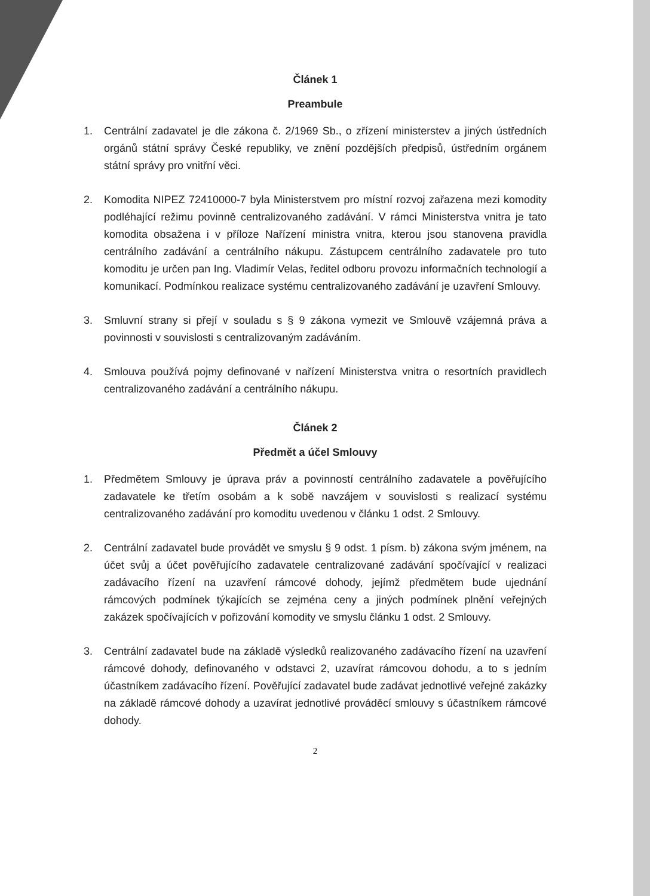Článek 1
Preambule
1. Centrální zadavatel je dle zákona č. 2/1969 Sb., o zřízení ministerstev a jiných ústředních orgánů státní správy České republiky, ve znění pozdějších předpisů, ústředním orgánem státní správy pro vnitřní věci.
2. Komodita NIPEZ 72410000-7 byla Ministerstvem pro místní rozvoj zařazena mezi komodity podléhající režimu povinně centralizovaného zadávání. V rámci Ministerstva vnitra je tato komodita obsažena i v příloze Nařízení ministra vnitra, kterou jsou stanovena pravidla centrálního zadávání a centrálního nákupu. Zástupcem centrálního zadavatele pro tuto komoditu je určen pan Ing. Vladimír Velas, ředitel odboru provozu informačních technologií a komunikací. Podmínkou realizace systému centralizovaného zadávání je uzavření Smlouvy.
3. Smluvní strany si přejí v souladu s § 9 zákona vymezit ve Smlouvě vzájemná práva a povinnosti v souvislosti s centralizovaným zadáváním.
4. Smlouva používá pojmy definované v nařízení Ministerstva vnitra o resortních pravidlech centralizovaného zadávání a centrálního nákupu.
Článek 2
Předmět a účel Smlouvy
1. Předmětem Smlouvy je úprava práv a povinností centrálního zadavatele a pověřujícího zadavatele ke třetím osobám a k sobě navzájem v souvislosti s realizací systému centralizovaného zadávání pro komoditu uvedenou v článku 1 odst. 2 Smlouvy.
2. Centrální zadavatel bude provádět ve smyslu § 9 odst. 1 písm. b) zákona svým jménem, na účet svůj a účet pověřujícího zadavatele centralizované zadávání spočívající v realizaci zadávacího řízení na uzavření rámcové dohody, jejímž předmětem bude ujednání rámcových podmínek týkajících se zejména ceny a jiných podmínek plnění veřejných zakázek spočívajících v pořizování komodity ve smyslu článku 1 odst. 2 Smlouvy.
3. Centrální zadavatel bude na základě výsledků realizovaného zadávacího řízení na uzavření rámcové dohody, definovaného v odstavci 2, uzavírat rámcovou dohodu, a to s jedním účastníkem zadávacího řízení. Pověřující zadavatel bude zadávat jednotlivé veřejné zakázky na základě rámcové dohody a uzavírat jednotlivé prováděcí smlouvy s účastníkem rámcové dohody.
2